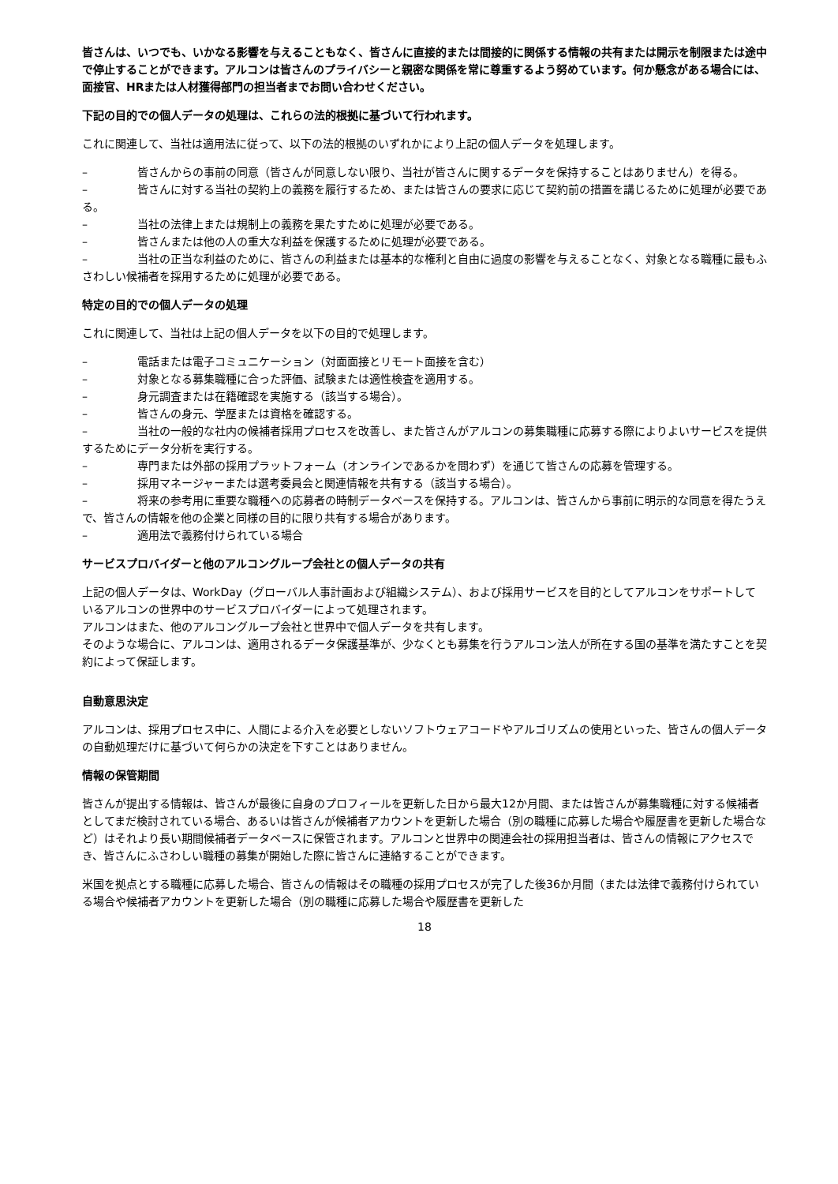皆さんは、いつでも、いかなる影響を与えることもなく、皆さんに直接的または間接的に関係する情報の共有または開示を制限または途中で停止することができます。アルコンは皆さんのプライバシーと親密な関係を常に尊重するよう努めています。何か懸念がある場合には、面接官、HRまたは人材獲得部門の担当者までお問い合わせください。
下記の目的での個人データの処理は、これらの法的根拠に基づいて行われます。
これに関連して、当社は適用法に従って、以下の法的根拠のいずれかにより上記の個人データを処理します。
– 皆さんからの事前の同意（皆さんが同意しない限り、当社が皆さんに関するデータを保持することはありません）を得る。
– 皆さんに対する当社の契約上の義務を履行するため、または皆さんの要求に応じて契約前の措置を講じるために処理が必要である。
– 当社の法律上または規制上の義務を果たすために処理が必要である。
– 皆さんまたは他の人の重大な利益を保護するために処理が必要である。
– 当社の正当な利益のために、皆さんの利益または基本的な権利と自由に過度の影響を与えることなく、対象となる職種に最もふさわしい候補者を採用するために処理が必要である。
特定の目的での個人データの処理
これに関連して、当社は上記の個人データを以下の目的で処理します。
– 電話または電子コミュニケーション（対面面接とリモート面接を含む）
– 対象となる募集職種に合った評価、試験または適性検査を適用する。
– 身元調査または在籍確認を実施する（該当する場合）。
– 皆さんの身元、学歴または資格を確認する。
– 当社の一般的な社内の候補者採用プロセスを改善し、また皆さんがアルコンの募集職種に応募する際によりよいサービスを提供するためにデータ分析を実行する。
– 専門または外部の採用プラットフォーム（オンラインであるかを問わず）を通じて皆さんの応募を管理する。
– 採用マネージャーまたは選考委員会と関連情報を共有する（該当する場合）。
– 将来の参考用に重要な職種への応募者の時制データベースを保持する。アルコンは、皆さんから事前に明示的な同意を得たうえで、皆さんの情報を他の企業と同様の目的に限り共有する場合があります。
– 適用法で義務付けられている場合
サービスプロバイダーと他のアルコングループ会社との個人データの共有
上記の個人データは、WorkDay（グローバル人事計画および組織システム）、および採用サービスを目的としてアルコンをサポートしているアルコンの世界中のサービスプロバイダーによって処理されます。
アルコンはまた、他のアルコングループ会社と世界中で個人データを共有します。
そのような場合に、アルコンは、適用されるデータ保護基準が、少なくとも募集を行うアルコン法人が所在する国の基準を満たすことを契約によって保証します。
自動意思決定
アルコンは、採用プロセス中に、人間による介入を必要としないソフトウェアコードやアルゴリズムの使用といった、皆さんの個人データの自動処理だけに基づいて何らかの決定を下すことはありません。
情報の保管期間
皆さんが提出する情報は、皆さんが最後に自身のプロフィールを更新した日から最大12か月間、または皆さんが募集職種に対する候補者としてまだ検討されている場合、あるいは皆さんが候補者アカウントを更新した場合（別の職種に応募した場合や履歴書を更新した場合など）はそれより長い期間候補者データベースに保管されます。アルコンと世界中の関連会社の採用担当者は、皆さんの情報にアクセスでき、皆さんにふさわしい職種の募集が開始した際に皆さんに連絡することができます。
米国を拠点とする職種に応募した場合、皆さんの情報はその職種の採用プロセスが完了した後36か月間（または法律で義務付けられている場合や候補者アカウントを更新した場合（別の職種に応募した場合や履歴書を更新した
18